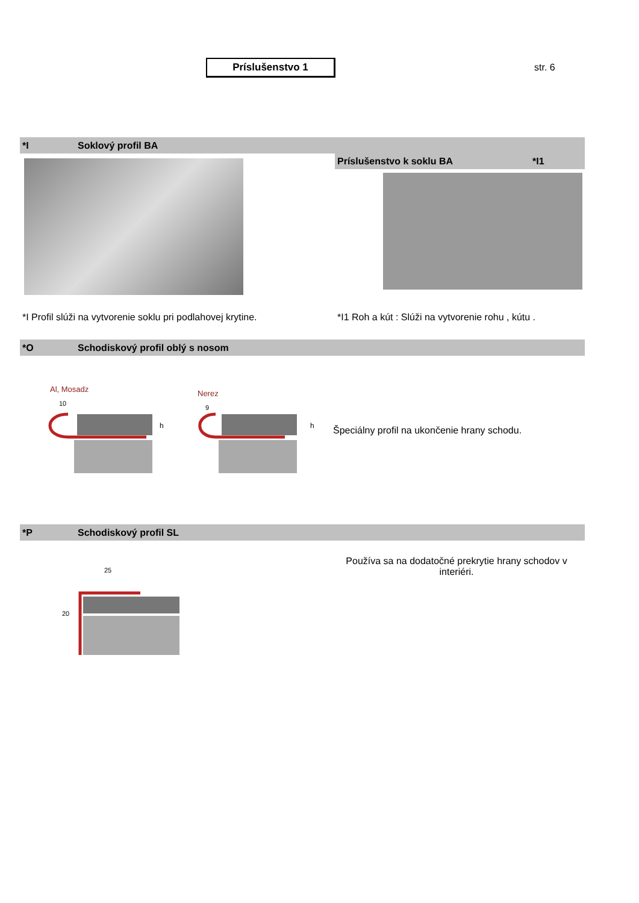Príslušenstvo 1
str. 6
*I Soklový profil BA
Príslušenstvo k soklu BA *I1
*I Profil slúži na vytvorenie soklu pri podlahovej krytine.
*I1 Roh a kút : Slúži na vytvorenie rohu , kútu .
*O Schodiskový profil oblý s nosom
Al, Mosadz
10
Nerez
9
h
h
Špeciálny profil na ukončenie hrany schodu.
*P Schodiskový profil SL
25
20
Používa sa na dodatočné prekrytie hrany schodov v interiéri.